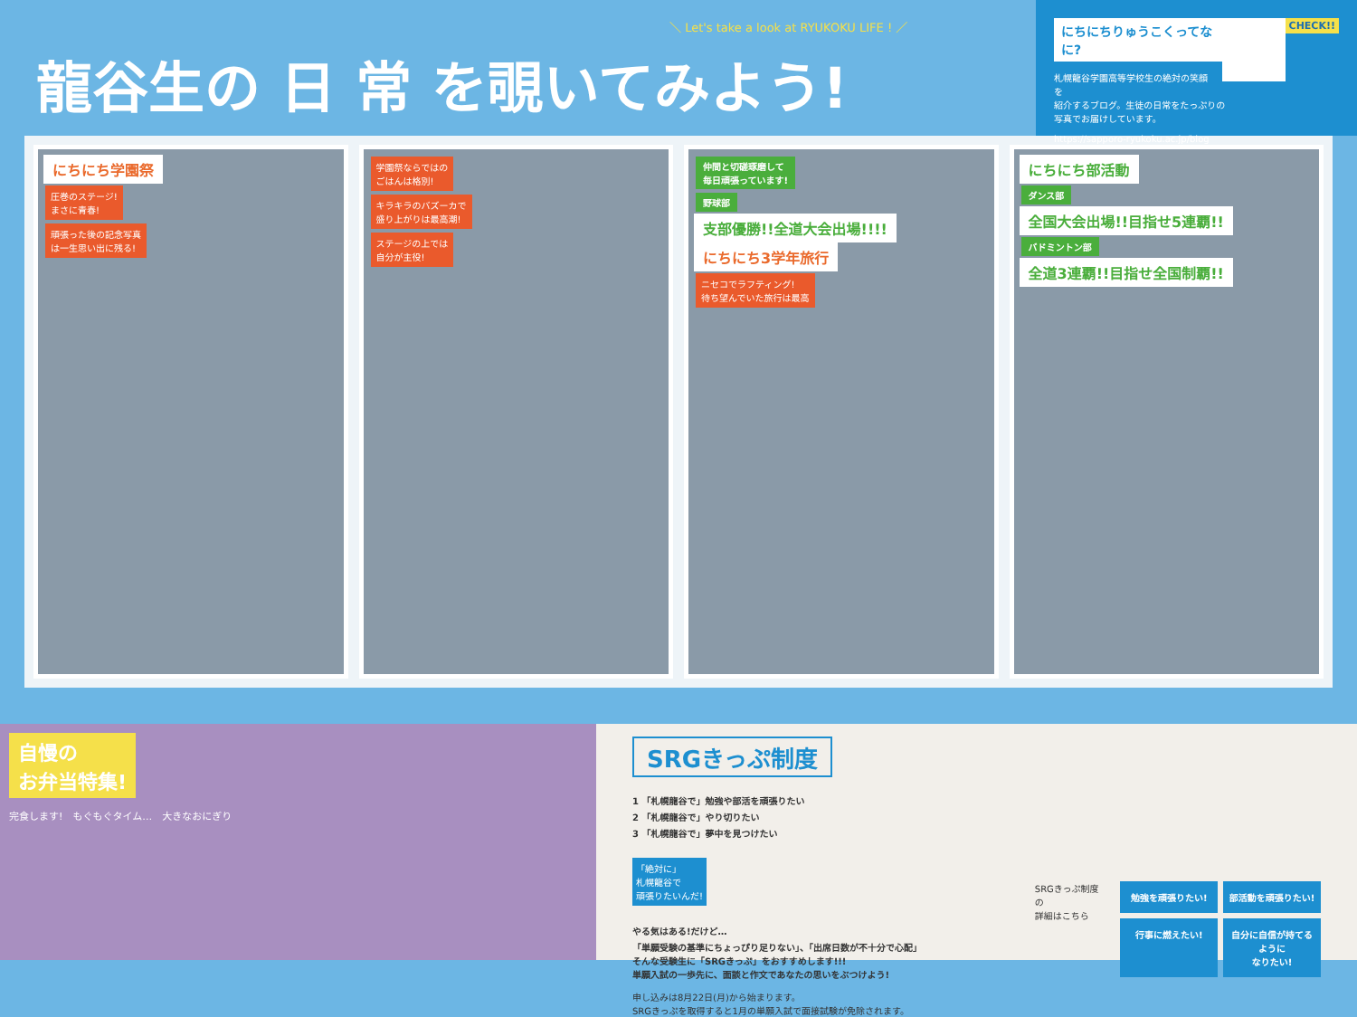＼ Let's take a look at RYUKOKU LIFE ! ／
龍谷生の 日 常 を覗いてみよう!
CHECK!!
にちにちりゅうこくってなに?
札幌龍谷学園高等学校生の絶対の笑顔を
紹介するブログ。生徒の日常をたっぷりの
写真でお届けしています。
https://sapporo-ryukoku.ac.jp/blog
にちにち学園祭
圧巻のステージ!
まさに青春!
頑張った後の記念写真
は一生思い出に残る!
学園祭ならではの
ごはんは格別!
キラキラのバズーカで
盛り上がりは最高潮!
ステージの上では
自分が主役!
仲間と切磋琢磨して
毎日頑張っています!
野球部
支部優勝!!全道大会出場!!!!
にちにち3学年旅行
ニセコでラフティング!
待ち望んでいた旅行は最高
にちにち部活動
ダンス部
全国大会出場!!目指せ5連覇!!
バドミントン部
全道3連覇!!目指せ全国制覇!!
自慢の
お弁当特集!
完食します!　もぐもぐタイム…　大きなおにぎり
SRGきっぷ制度
1 「札幌龍谷で」勉強や部活を頑張りたい
2 「札幌龍谷で」やり切りたい
3 「札幌龍谷で」夢中を見つけたい
「絶対に」
札幌龍谷で
頑張りたいんだ!
やる気はある!だけど…
「単願受験の基準にちょっぴり足りない」、「出席日数が不十分で心配」
そんな受験生に「SRGきっぷ」をおすすめします!!!
単願入試の一歩先に、面談と作文であなたの思いをぶつけよう!
申し込みは8月22日(月)から始まります。
SRGきっぷを取得すると1月の単願入試で面接試験が免除されます。
SRGきっぷ制度の
詳細はこちら
勉強を頑張りたい!
部活動を頑張りたい!
行事に燃えたい!
自分に自信が持てるように
なりたい!